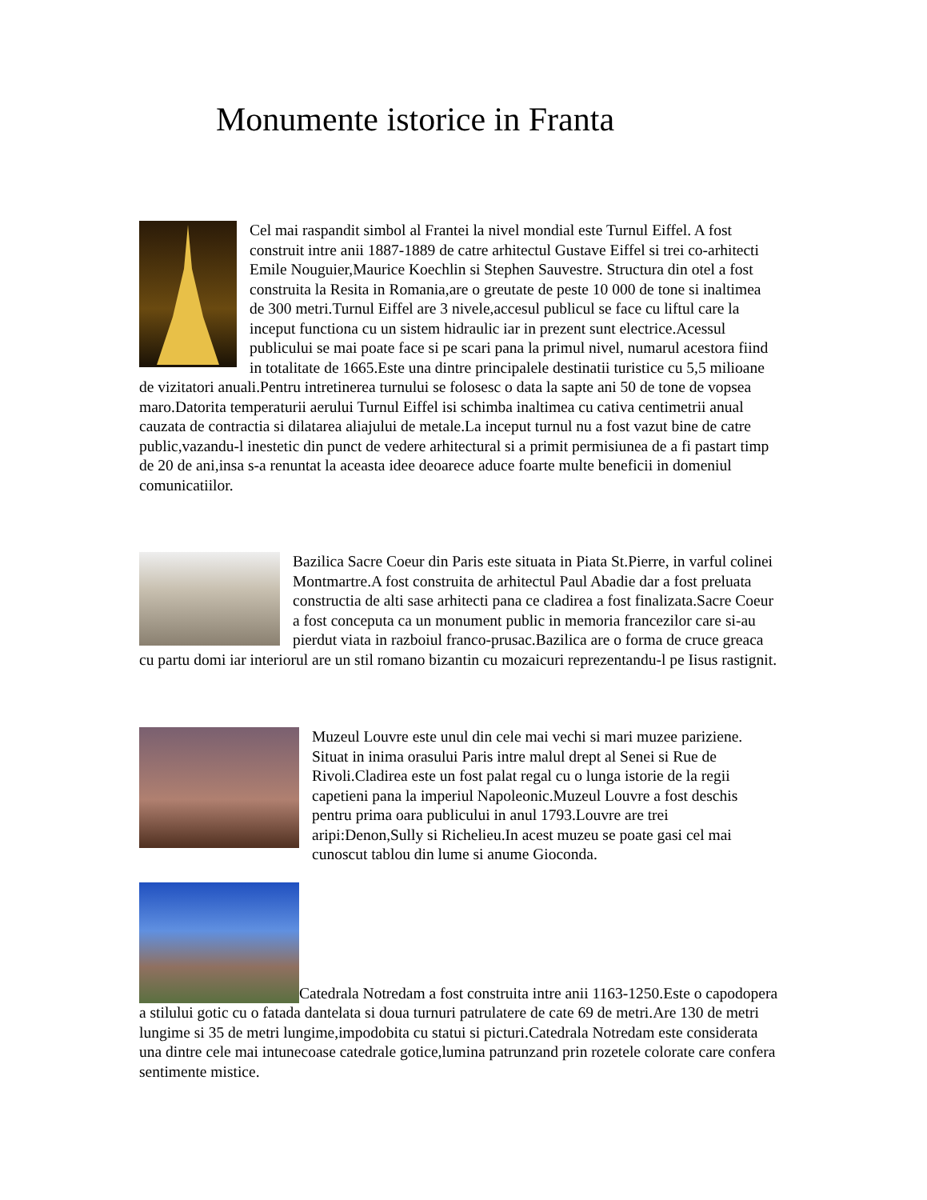Monumente istorice in Franta
Cel mai raspandit simbol al Frantei la nivel mondial este Turnul Eiffel. A fost construit intre anii 1887-1889 de catre arhitectul Gustave Eiffel si trei co-arhitecti Emile Nouguier,Maurice Koechlin si Stephen Sauvestre. Structura din otel a fost construita la Resita in Romania,are o greutate de peste 10 000 de tone si inaltimea de 300 metri.Turnul Eiffel are 3 nivele,accesul publicul se face cu liftul care la inceput functiona cu un sistem hidraulic iar in prezent sunt electrice.Acessul publicului se mai poate face si pe scari pana la primul nivel, numarul acestora fiind in totalitate de 1665.Este una dintre principalele destinatii turistice cu 5,5 milioane de vizitatori anuali.Pentru intretinerea turnului se folosesc o data la sapte ani 50 de tone de vopsea maro.Datorita temperaturii aerului Turnul Eiffel isi schimba inaltimea cu cativa centimetrii anual cauzata de contractia si dilatarea aliajului de metale.La inceput turnul nu a fost vazut bine de catre public,vazandu-l inestetic din punct de vedere arhitectural si a primit permisiunea de a fi pastart timp de 20 de ani,insa s-a renuntat la aceasta idee deoarece aduce foarte multe beneficii in domeniul comunicatiilor.
Bazilica Sacre Coeur din Paris este situata in Piata St.Pierre, in varful colinei Montmartre.A fost construita de arhitectul Paul Abadie dar a fost preluata constructia de alti sase arhitecti pana ce cladirea a fost finalizata.Sacre Coeur a fost conceputa ca un monument public in memoria francezilor care si-au pierdut viata in razboiul franco-prusac.Bazilica are o forma de cruce greaca cu partu domi iar interiorul are un stil romano bizantin cu mozaicuri reprezentandu-l pe Iisus rastignit.
Muzeul Louvre este unul din cele mai vechi si mari muzee pariziene. Situat in inima orasului Paris intre malul drept al Senei si Rue de Rivoli.Cladirea este un fost palat regal cu o lunga istorie de la regii capetieni pana la imperiul Napoleonic.Muzeul Louvre a fost deschis pentru prima oara publicului in anul 1793.Louvre are trei aripi:Denon,Sully si Richelieu.In acest muzeu se poate gasi cel mai cunoscut tablou din lume si anume Gioconda.
Catedrala Notredam a fost construita intre anii 1163-1250.Este o capodopera a stilului gotic cu o fatada dantelata si doua turnuri patrulatere de cate 69 de metri.Are 130 de metri lungime si 35 de metri lungime,impodobita cu statui si picturi.Catedrala Notredam este considerata una dintre cele mai intunecoase catedrale gotice,lumina patrunzand prin rozetele colorate care confera sentimente mistice.